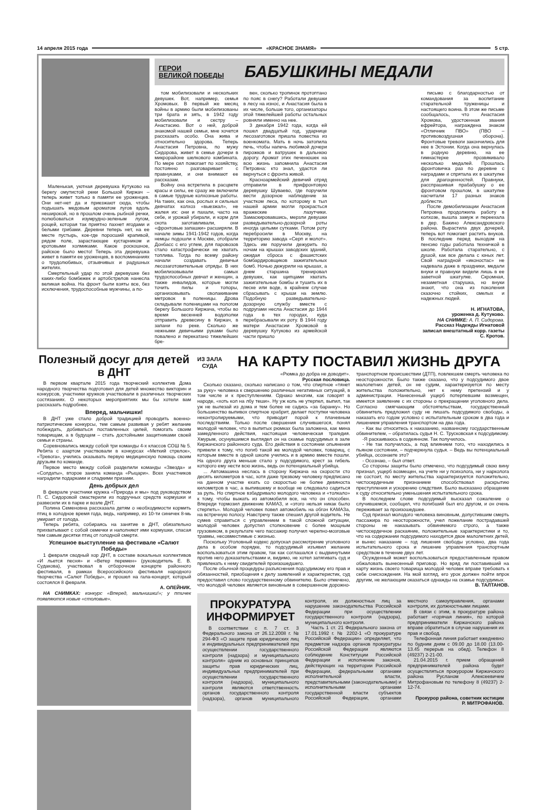14 апреля 2015 года «КРАСНОЕ ЗНАМЯ» 5 стр.
Маленькая, уютная деревушка Кутуково на берегу омутистой реки Большой Киржач – теперь живет только в памяти ее уроженцев. Они нет-нет да и приезжают сюда, чтобы подышать медовым ароматом лугов вдоль неширокой, но в прошлом очень рыбной речки, полюбоваться изумрудно-зеленым лугом, рощей, которая так приятно пахнет ягодами и белыми грибами. Деревни теперь нет, на ее месте пустырь, кое-где поросший крапивой, рядом поле, зарастающее кустарником и кротовыми холмиками. Какое роскошное, райское было место! Теперь эта деревушка живет в памяти ее уроженцев, в воспоминаниях о трудолюбивых, отзывчивых и радушных жителях.
Смертельный удар по этой деревушке без каких-либо бомбежек и артобстрелов нанесла великая война. На фронт были взяты все, без исключения, трудоспособные мужчины, а по-
ГЕРОИ
ВЕЛИКОЙ ПОБЕДЫ
БАБУШКИНЫ МЕДАЛИ
том мобилизовали и нескольких девушек. Вот, например, семья Хромовых. В первый же месяц войны в армию были мобилизованы три брата и зять, в 1942 году мобилизовали и сестру – Анастасию. Вот о ней, доброй знакомой нашей семьи, мне хочется рассказать особо. Она жива и относительно здорова. Теперь Анастасия Петровна, по мужу Сидорова, живет в семье дочери в микрорайоне шелкового комбината. По мере сил помогает по хозяйству, постоянно разговаривает с правнуками, и они внимают ее рассказам.
Войну она встретила в расцвете красы и силы, ее сразу же включили в самые трудные колхозные работы. На таких, как она, рослых и сильных девчатах колхоз «выезжал», не жалея их: они и пахали, часто на себе, и урожай убирали, и корм для скота заготавливали, они «фронтовые запашки» расширяли. В начале зимы 1941-1942 годов, когда немцы подошли к Москве, отобрали Донбасс с его углем, для паровозов стало катастрофически не хватать топлива. Тогда по всему району начали создавать девичьи лесозаготовительные отряды. В них мобилизовывали самых трудоспособных девчат и женщин, а также инвалидов, которые могли точить пилы и топоры, организовывать сволакивание метровок в поленицы. Дрова складывали поленицами на пологом берегу Большого Киржача, чтобы во время весенней водополки отправить древесину в Киржач, в запани по реке. Сколько же нежными девичьими руками было повалено и перекатано тяжелейших бре-
вен, сколько тропинок протоптано по пояс в снегу? Работали девушки в лесу на износ, и Анастасия была в их числе, больше того, организаторы этой тяжелейшей работы остальных ровняли именно на нее.
3 декабря 1942 года, когда ей пошел двадцатый год, ударнице лесозаготовок пришла повестка из военкомата. Мать в ночь затопила печь, чтобы напечь любимой дочери пирожков и ватрушек в дальнюю дорогу. Аромат этих печенюшек на всю жизнь запомнила Анастасия Петровна: кто знал, удастся ли вернуться с фронта живой.
Красноармейский девичий отряд отправили в прифронтовую деревушку Шуваево, где поручили вести дозорное наблюдение за участком леса, по которому в тыл нашей армии могли прокрасться вражеские лазутчики. Замаскировавшись, мерзли девушки разведывательно-дозорной роты иногда целыми сутками. Потом роту перебросили в Москву, на территорию завода «Серп и молот». Здесь им поручили дежурить по ночам на крышах заводских зданий, ожидая сброса с фашистских бомбардировщиков зажигательных бомб. Ночью дежурили на крышах, а днем старшина тренировал девушек, как щипцами хватать зажигательные бомбы и тушить их в песке или воде, в крайнем случае сбрасывать с крыши на землю. Подобную разведывательно-дозорную службу вместе с подругами несла Анастасия до 1944 года в тех городах, куда перебрасывали их роту. В 1944 году матери Анастасии Хромовой в деревушку Кутуково из армейской части пришло
письмо с благодарностью от командования за воспитание старательной труженицы и настоящего воина. В этом же письме сообщалось, что Анастасия Хромова, удостоенная звания ефрейтора, награждена знаком «Отличник ПВО» (ПВО –противовоздушная оборона). Фронтовые тревоги закончились для нее в Эстонии. Когда она вернулась в родную деревню, на ее гимнастерке прозвякивало несколько медалей. Прошлась фронтовичка раз по деревне с наградами и спрятала их в шкатулке для драгоценностей. Правнуки, расспрашивая прабабушку о ее фронтовом прошлом, в шкатулке насчитали 17 разных знаков доблести.
После демобилизации Анастасия Петровна продолжила работу в колхозе, вышла замуж и переехала в дер. Бакино Александровского района. Вырастила двух дочерей, теперь вот помогает растить внуков. В последние перед выходом на пенсию годы работала техничкой в школе. Работала старательно, с душой, как все делала с юных лет. Свой наградной «иконостас» не надевала даже в праздники, медали внуки и правнуки видели лишь в ее заветной шкатулке. Скромная, незаметная старушка, но внуки знают, что она из поколения сказочно стойких, смелых и надежных людей.
Н. ИГНАТОВА,
уроженка д. Кутуково.
НА СНИМКЕ: А. П. Сидорова.
Рассказ Надежды Игнатовой записал внештатный корр. газеты С. Кротов.
Полезный досуг для детей в ДНТ
В первом квартале 2015 года творческий коллектив Дома народного творчества подготовил для детей множество викторин и конкурсов, участники кружков участвовали в различных творческих состязаниях. О некоторых мероприятиях мы бы хотели вам рассказать подробнее.
Вперед, мальчишки!
В ДНТ уже стало доброй традицией проводить военно-патриотические конкурсы, тем самым развивая у ребят желание побеждать, добиваться поставленных целей, помогать своим товарищам, а в будущем – стать достойными защитниками своей семьи и страны.
Соревновались между собой три команды 4-х классов СОШ № 5. Ребята с азартом участвовали в конкурсах «Меткий стрелок», «Тревога», учились оказывать первую медицинскую помощь своим друзьям по команде.
Первое место между собой разделили команды «Звезда» и «Солдаты», второе заняла команда «Рыцари». Всех участников наградили подарками и сладкими призами.
День добрых дел
В феврале участники кружка «Природа и мы» под руководством П. С. Сидоровой смастерили из подручных средств кормушки и развесили их в парке и возле ДНТ.
Полина Семеновна рассказала детям о необходимости кормить птиц в холодное время года, ведь, например, из 10-ти синичек 8-мь умирает от голода.
Теперь ребята, собираясь на занятие в ДНТ, обязательно прихватывают с собой семечки и наполняют ими кормушки, спасая тем самым десятки птиц от голодной смерти.
Успешное выступление на фестивале «Салют Победы»
1 февраля сводный хор ДНТ, в составе вокальных коллективов «И льется песня» и «Ветер перемен» (руководитель Е. В. Судакова), участвовал в отборочном концерте районного фестиваля, в рамках Всероссийского фестиваля народного творчества «Салют Победы», и прошел на гала-концерт, который состоялся 8 февраля.
А. ОЛЕЙНИК.
НА СНИМКАХ: конкурс «Вперед, мальчишки!»; у птичек появляются новые «столовые».
ИЗ ЗАЛА
СУДА
НА КАРТУ ПОСТАВИЛ ЖИЗНЬ ДРУГА
«Рюмка до добра не доводит».
Русская пословица.
Сколько сказано, сколько написано о том, что спиртное «тянет за руку» человека к свершению различных негативных ситуаций, в том числе и к преступлениям. Однако многим, как говорят в народе, «хоть кол на лбу теши». Ну уж коль не утерпел, выпил, так уж не вылезай из дома и тем более не садись «за баранку». Но большинство выпивох спиртное храбрит, делает поступки человека неконтролируемыми, что приводит порой к плачевным последствиям. Только после свершения случившегося, понял молодой человек, что в выпитых рюмках была заложена, как мина замедленного действия, настоящая человеческая трагедия. Хмурым, осунувшимся выглядел он на скамье подсудимых в зале Киржачского районного суда. Его действия в состоянии опьянения привели к тому, что погиб такой же молодой человек, товарищ, с которым вместе в одной школе учились и в армию вместе пошли. На одного друга меньше стало у подсудимого, крест за гибель которого ему нести всю жизнь, ведь он потенциальный убийца.
... Автомашина неслась в сторону Киржача на скорости сто десять километров в час, хотя даже трезвому человеку предписано на данном участке ехать со скоростью не более девяноста километров в час, а выпившему и вообще не следовало садиться за руль. Но спиртное взбадривало молодого человека и «толкало» к тому, чтобы выжать из автомобиля все, на что он способен. Впереди тормозил движение КАМАЗ, и «этого нельзя никак было стерпеть». Молодой человек повел автомобиль на обгон КАМАЗа, на встречную полосу. Навстречу также спешил другой водитель. Не сумев справиться с управлением в такой сложной ситуации, молодой человек допустил столкновение с более мощным грузовиком, в результате чего пассажир получил черепно-мозговые травмы, несовместимые с жизнью.
Поскольку Уголовный кодекс допускал рассмотрение уголовного дела в особом порядке, то подсудимый изъявил желание воспользоваться этим правом, так как соглашался с выдвинутыми против него доказательствами и, видимо, не хотел затягивать суд и привлекать к нему свидетелей произошедшего.
После обычной процедуры разъяснения подсудимому его прав и обязанностей, приобщения к делу заявлений и характеристик, суд предоставил слово государственному обвинителю. Было отмечено, что молодой человек является виновным в совершенном дорожно-транспортном происшествии (ДТП), повлекшем смерть человека по неосторожности. Было также сказано, что у подсудимого двое малолетних детей, он не судим, характеризуется по месту жительства положительно, нет к нему претензий и у администрации. Нанесенный ущерб потерпевшим возмещен, имеется заявление с их стороны о прекращении уголовного дела. Согласно смягчающим обстоятельствам, государственный обвинитель предложил суду не лишать подсудимого свободы, а наказать его годом условно с испытательным сроком в два года и лишением управления транспортом на два года.
- Как вы относитесь к наказанию, названному государственным обвинителем, – обратилась судья Н. С. Трусковская к подсудимому.
-Я раскаиваюсь в содеянном. Так получилось.
- Не так получилось, а под влиянием того, что находились в пьяном состоянии, – подчеркнула судья. – Ведь вы потенциальный убийца, осознаете это?
- Осознаю, – был ответ.
Со стороны защиты было отмечено, что подсудимый свою вину признал, ущерб возмещен, на учете ни у психолога, ни у нарколога не состоит, по месту жительства характеризуется положительно, чистосердечным признанием способствовал раскрытию преступления и ускорению следствия. Было высказано обращение к суду относительно уменьшения испытательного срока.
В последнем слове подсудимый высказал сожаление о случившемся, сообщил, что погибший был его другом, и он очень переживает за произошедшее.
Суд признал молодого человека виновным, допустившим смерть пассажира по неосторожности, учел пожелание пострадавшей стороны не наказывать обвиняемого строго, а также чистосердечное раскаяние, положительные характеристики и то, что на содержании подсудимого находится двое малолетних детей, и вынес наказание – год лишения свободы условно, два года испытательного срока и лишение управления транспортным средством в течение двух лет.
Осужденный может воспользоваться предоставленным правом обжаловать вынесенный приговор. Но вряд ли поставивший на карту жизнь своего товарища молодой человек вправе требовать к себе снисхождения. На мой взгляд, его урок должен пойти впрок другим, не желающим оказаться однажды на скамье подсудимых.
В. ТАЛТАНОВ.
ПРОКУРАТУРА ИНФОРМИРУЕТ
В соответствии с п. 7 ст. 3 Федерального закона от 26.12.2008 г. № 294-ФЗ «О защите прав юридических лиц и индивидуальных предпринимателей при осуществлении государственного контроля (надзора) и муниципального контроля» одним из основных принципов защиты прав юридических лиц, индивидуальных предпринимателей при осуществлении государственного контроля (надзора), муниципального контроля являются ответственность органов государственного контроля (надзора), органов муниципального контроля, их должностных лиц за нарушение законодательства Российской Федерации при осуществлении государственного контроля (надзора), муниципального контроля.
Часть 1 ст. 21 Федерального закона от 17.01.1992 г. № 2202-1 «О прокуратуре Российской Федерации» определяет, что предметом надзора органов прокуратуры Российской Федерации являются соблюдение Конституции Российской Федерации и исполнение законов, действующих на территории Российской Федерации, федеральными органами исполнительной власти, представительными (законодательными) и исполнительными органами государственной власти субъектов Российской Федерации, органами местного самоуправления, органами контроля, их должностными лицами.
В связи с этим, в прокуратуре района работает «горячая линия», по которой предприниматели Киржачского района вправе обратиться в случае нарушения их прав и свобод.
Телефонная линия работает ежедневно по будним дням с 09.00 до 18.00 (13.00-13.45 перерыв на обед). Телефон 8 (49237) 2-21-00.
21.04.2015 г. прием обращений предпринимателей района будет осуществляться прокурором Киржачского района Русланом Алексеевичем Митрофановым по телефону 8 (49237) 2-12-74.
Прокурор района, советник юстиции Р. МИТРОФАНОВ.